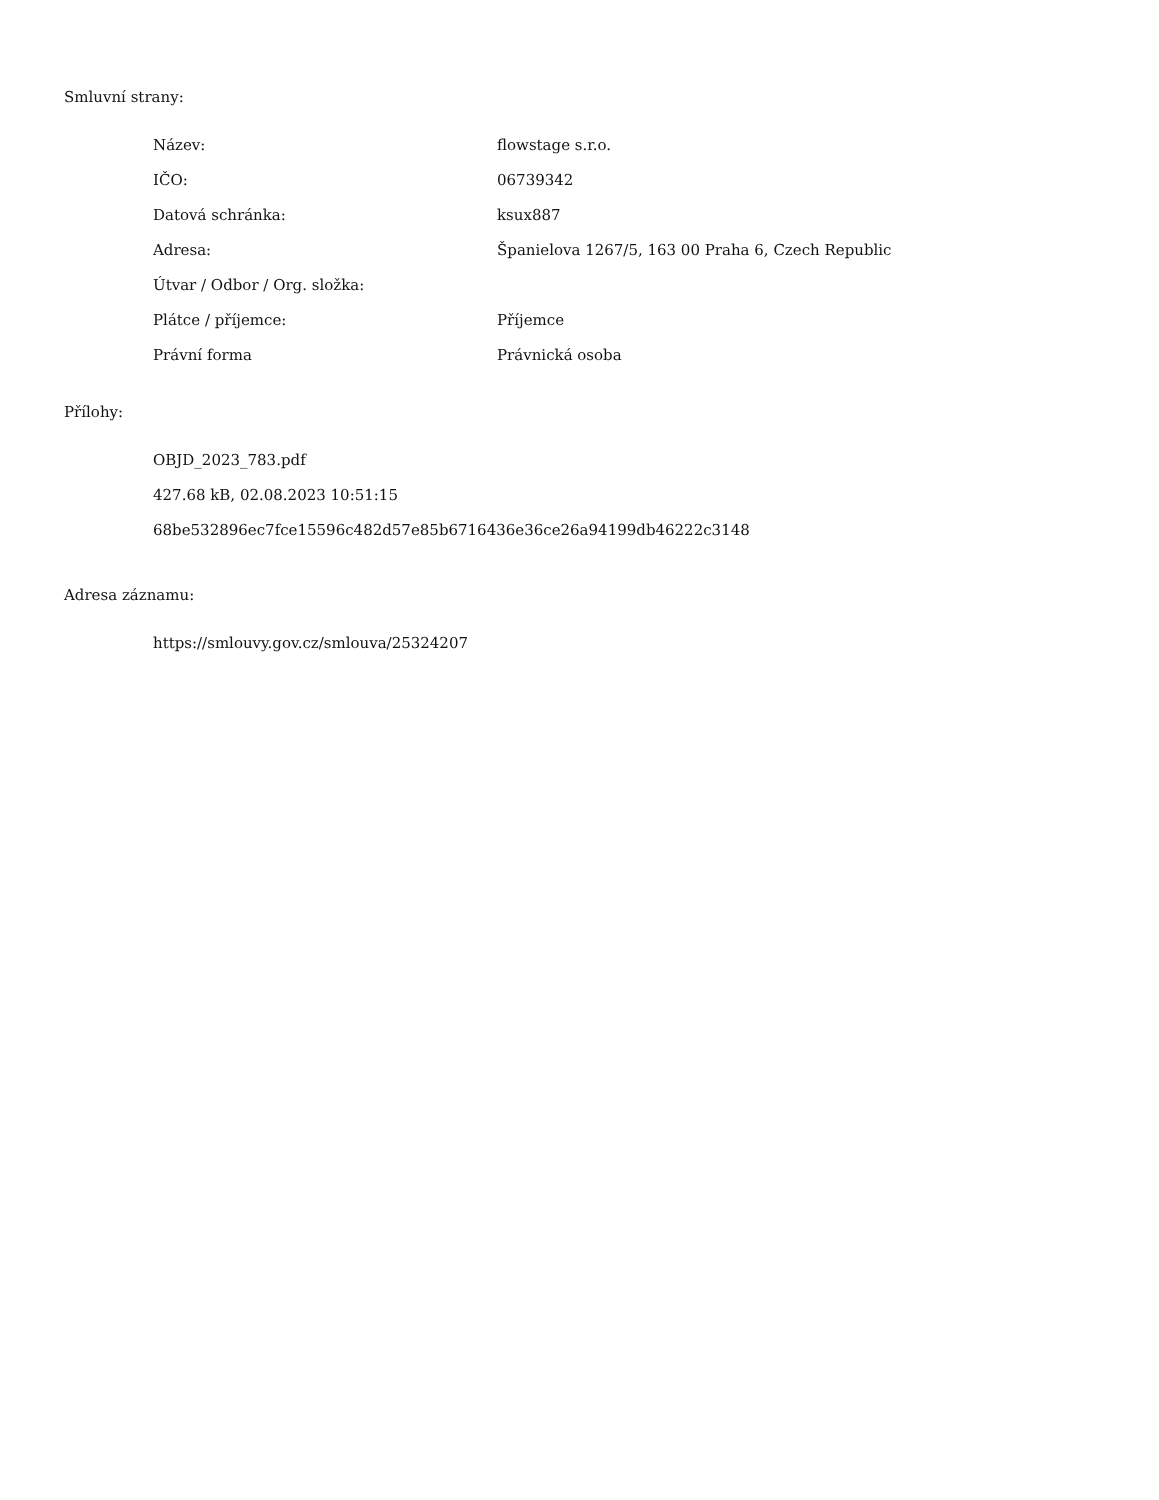Smluvní strany:
| Název: | flowstage s.r.o. |
| IČO: | 06739342 |
| Datová schránka: | ksux887 |
| Adresa: | Španielova 1267/5, 163 00 Praha 6, Czech Republic |
| Útvar / Odbor / Org. složka: | |
| Plátce / příjemce: | Příjemce |
| Právní forma | Právnická osoba |
Přílohy:
OBJD_2023_783.pdf
427.68 kB, 02.08.2023 10:51:15
68be532896ec7fce15596c482d57e85b6716436e36ce26a94199db46222c3148
Adresa záznamu:
https://smlouvy.gov.cz/smlouva/25324207